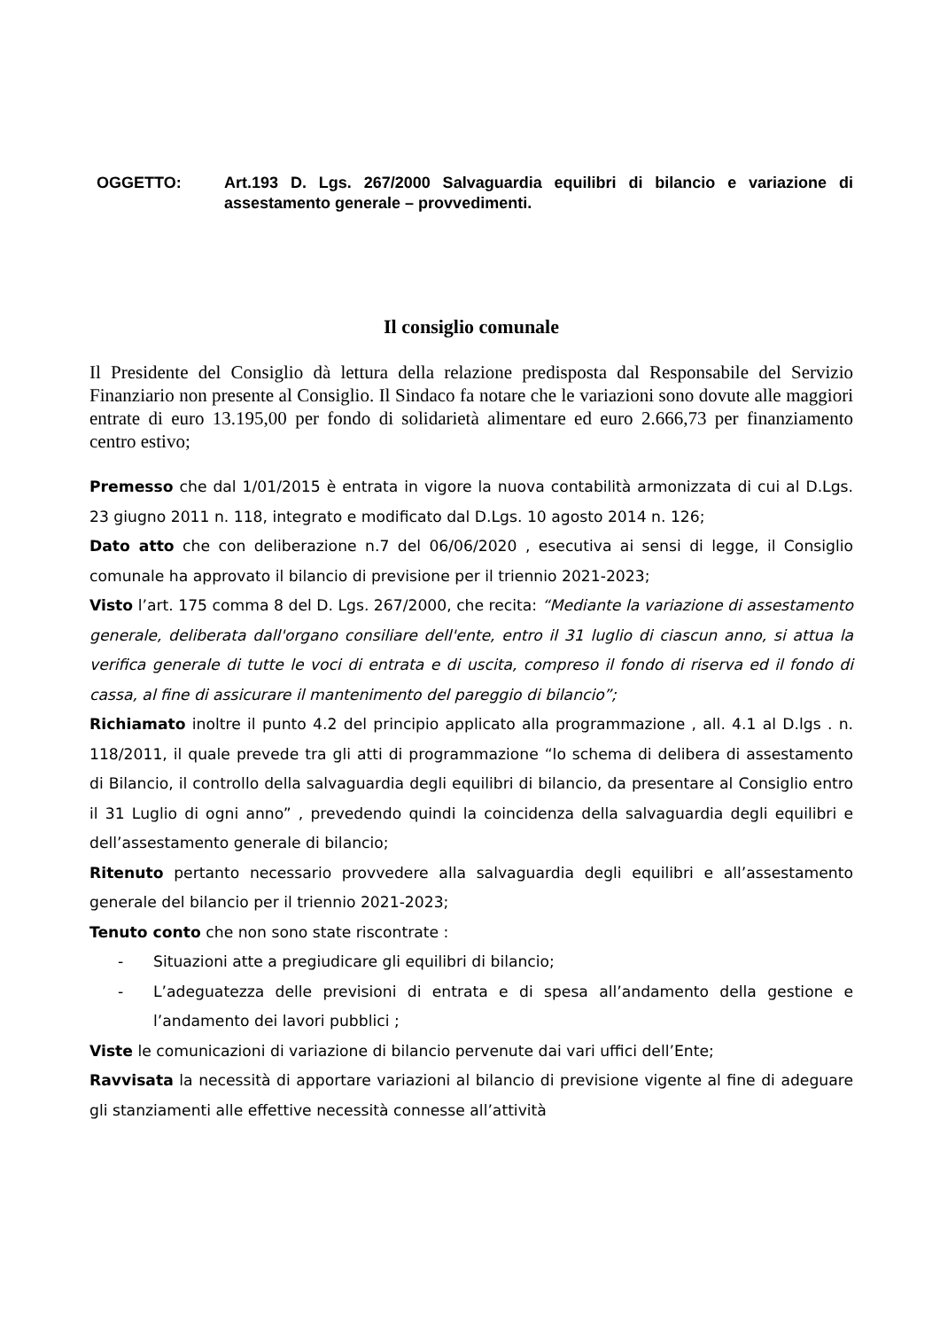OGGETTO: Art.193 D. Lgs. 267/2000 Salvaguardia equilibri di bilancio e variazione di assestamento generale – provvedimenti.
Il consiglio comunale
Il Presidente del Consiglio dà lettura della relazione predisposta dal Responsabile del Servizio Finanziario non presente al Consiglio. Il Sindaco fa notare che le variazioni sono dovute alle maggiori entrate di euro 13.195,00 per fondo di solidarietà alimentare ed euro 2.666,73 per finanziamento centro estivo;
Premesso che dal 1/01/2015 è entrata in vigore la nuova contabilità armonizzata di cui al D.Lgs. 23 giugno 2011 n. 118, integrato e modificato dal D.Lgs. 10 agosto 2014 n. 126;
Dato atto che con deliberazione n.7 del 06/06/2020 , esecutiva ai sensi di legge, il Consiglio comunale ha approvato il bilancio di previsione per il triennio 2021-2023;
Visto l’art. 175 comma 8 del D. Lgs. 267/2000, che recita: “Mediante la variazione di assestamento generale, deliberata dall'organo consiliare dell'ente, entro il 31 luglio di ciascun anno, si attua la verifica generale di tutte le voci di entrata e di uscita, compreso il fondo di riserva ed il fondo di cassa, al fine di assicurare il mantenimento del pareggio di bilancio”;
Richiamato inoltre il punto 4.2 del principio applicato alla programmazione , all. 4.1 al D.lgs . n. 118/2011, il quale prevede tra gli atti di programmazione “lo schema di delibera di assestamento di Bilancio, il controllo della salvaguardia degli equilibri di bilancio, da presentare al Consiglio entro il 31 Luglio di ogni anno” , prevedendo quindi la coincidenza della salvaguardia degli equilibri e dell’assestamento generale di bilancio;
Ritenuto pertanto necessario provvedere alla salvaguardia degli equilibri e all’assestamento generale del bilancio per il triennio 2021-2023;
Tenuto conto che non sono state riscontrate :
- Situazioni atte a pregiudicare gli equilibri di bilancio;
- L’adeguatezza delle previsioni di entrata e di spesa all’andamento della gestione e l’andamento dei lavori pubblici ;
Viste le comunicazioni di variazione di bilancio pervenute dai vari uffici dell’Ente;
Ravvisata la necessità di apportare variazioni al bilancio di previsione vigente al fine di adeguare gli stanziamenti alle effettive necessità connesse all’attività